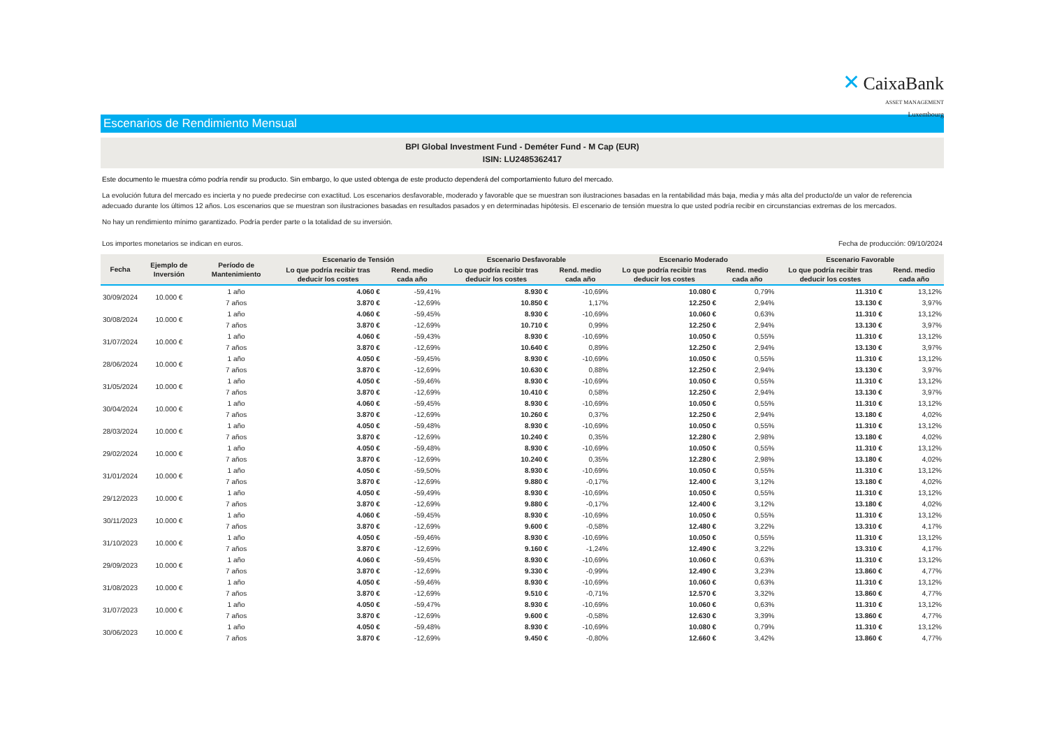✕ CaixaBank
ASSET MANAGEMENT
Luxembourg
Escenarios de Rendimiento Mensual
BPI Global Investment Fund - Deméter Fund - M Cap (EUR)
ISIN: LU2485362417
Este documento le muestra cómo podría rendir su producto. Sin embargo, lo que usted obtenga de este producto dependerá del comportamiento futuro del mercado.
La evolución futura del mercado es incierta y no puede predecirse con exactitud. Los escenarios desfavorable, moderado y favorable que se muestran son ilustraciones basadas en la rentabilidad más baja, media y más alta del producto/de un valor de referencia adecuado durante los últimos 12 años. Los escenarios que se muestran son ilustraciones basadas en resultados pasados y en determinadas hipótesis. El escenario de tensión muestra lo que usted podría recibir en circunstancias extremas de los mercados.
No hay un rendimiento mínimo garantizado. Podría perder parte o la totalidad de su inversión.
Los importes monetarios se indican en euros.
Fecha de producción: 09/10/2024
| Fecha | Ejemplo de Inversión | Período de Mantenimiento | Escenario de Tensión | | Escenario Desfavorable | | Escenario Moderado | | Escenario Favorable | |
| --- | --- | --- | --- | --- | --- | --- | --- | --- | --- | --- |
| | | | Lo que podría recibir tras deducir los costes | Rend. medio cada año | Lo que podría recibir tras deducir los costes | Rend. medio cada año | Lo que podría recibir tras deducir los costes | Rend. medio cada año | Lo que podría recibir tras deducir los costes | Rend. medio cada año |
| 30/09/2024 | 10.000 € | 1 año | 4.060 € | -59,41% | 8.930 € | -10,69% | 10.080 € | 0,79% | 11.310 € | 13,12% |
| | | 7 años | 3.870 € | -12,69% | 10.850 € | 1,17% | 12.250 € | 2,94% | 13.130 € | 3,97% |
| 30/08/2024 | 10.000 € | 1 año | 4.060 € | -59,45% | 8.930 € | -10,69% | 10.060 € | 0,63% | 11.310 € | 13,12% |
| | | 7 años | 3.870 € | -12,69% | 10.710 € | 0,99% | 12.250 € | 2,94% | 13.130 € | 3,97% |
| 31/07/2024 | 10.000 € | 1 año | 4.060 € | -59,43% | 8.930 € | -10,69% | 10.050 € | 0,55% | 11.310 € | 13,12% |
| | | 7 años | 3.870 € | -12,69% | 10.640 € | 0,89% | 12.250 € | 2,94% | 13.130 € | 3,97% |
| 28/06/2024 | 10.000 € | 1 año | 4.050 € | -59,45% | 8.930 € | -10,69% | 10.050 € | 0,55% | 11.310 € | 13,12% |
| | | 7 años | 3.870 € | -12,69% | 10.630 € | 0,88% | 12.250 € | 2,94% | 13.130 € | 3,97% |
| 31/05/2024 | 10.000 € | 1 año | 4.050 € | -59,46% | 8.930 € | -10,69% | 10.050 € | 0,55% | 11.310 € | 13,12% |
| | | 7 años | 3.870 € | -12,69% | 10.410 € | 0,58% | 12.250 € | 2,94% | 13.130 € | 3,97% |
| 30/04/2024 | 10.000 € | 1 año | 4.060 € | -59,45% | 8.930 € | -10,69% | 10.050 € | 0,55% | 11.310 € | 13,12% |
| | | 7 años | 3.870 € | -12,69% | 10.260 € | 0,37% | 12.250 € | 2,94% | 13.180 € | 4,02% |
| 28/03/2024 | 10.000 € | 1 año | 4.050 € | -59,48% | 8.930 € | -10,69% | 10.050 € | 0,55% | 11.310 € | 13,12% |
| | | 7 años | 3.870 € | -12,69% | 10.240 € | 0,35% | 12.280 € | 2,98% | 13.180 € | 4,02% |
| 29/02/2024 | 10.000 € | 1 año | 4.050 € | -59,48% | 8.930 € | -10,69% | 10.050 € | 0,55% | 11.310 € | 13,12% |
| | | 7 años | 3.870 € | -12,69% | 10.240 € | 0,35% | 12.280 € | 2,98% | 13.180 € | 4,02% |
| 31/01/2024 | 10.000 € | 1 año | 4.050 € | -59,50% | 8.930 € | -10,69% | 10.050 € | 0,55% | 11.310 € | 13,12% |
| | | 7 años | 3.870 € | -12,69% | 9.880 € | -0,17% | 12.400 € | 3,12% | 13.180 € | 4,02% |
| 29/12/2023 | 10.000 € | 1 año | 4.050 € | -59,49% | 8.930 € | -10,69% | 10.050 € | 0,55% | 11.310 € | 13,12% |
| | | 7 años | 3.870 € | -12,69% | 9.880 € | -0,17% | 12.400 € | 3,12% | 13.180 € | 4,02% |
| 30/11/2023 | 10.000 € | 1 año | 4.060 € | -59,45% | 8.930 € | -10,69% | 10.050 € | 0,55% | 11.310 € | 13,12% |
| | | 7 años | 3.870 € | -12,69% | 9.600 € | -0,58% | 12.480 € | 3,22% | 13.310 € | 4,17% |
| 31/10/2023 | 10.000 € | 1 año | 4.050 € | -59,46% | 8.930 € | -10,69% | 10.050 € | 0,55% | 11.310 € | 13,12% |
| | | 7 años | 3.870 € | -12,69% | 9.160 € | -1,24% | 12.490 € | 3,22% | 13.310 € | 4,17% |
| 29/09/2023 | 10.000 € | 1 año | 4.060 € | -59,45% | 8.930 € | -10,69% | 10.060 € | 0,63% | 11.310 € | 13,12% |
| | | 7 años | 3.870 € | -12,69% | 9.330 € | -0,99% | 12.490 € | 3,23% | 13.860 € | 4,77% |
| 31/08/2023 | 10.000 € | 1 año | 4.050 € | -59,46% | 8.930 € | -10,69% | 10.060 € | 0,63% | 11.310 € | 13,12% |
| | | 7 años | 3.870 € | -12,69% | 9.510 € | -0,71% | 12.570 € | 3,32% | 13.860 € | 4,77% |
| 31/07/2023 | 10.000 € | 1 año | 4.050 € | -59,47% | 8.930 € | -10,69% | 10.060 € | 0,63% | 11.310 € | 13,12% |
| | | 7 años | 3.870 € | -12,69% | 9.600 € | -0,58% | 12.630 € | 3,39% | 13.860 € | 4,77% |
| 30/06/2023 | 10.000 € | 1 año | 4.050 € | -59,48% | 8.930 € | -10,69% | 10.080 € | 0,79% | 11.310 € | 13,12% |
| | | 7 años | 3.870 € | -12,69% | 9.450 € | -0,80% | 12.660 € | 3,42% | 13.860 € | 4,77% |